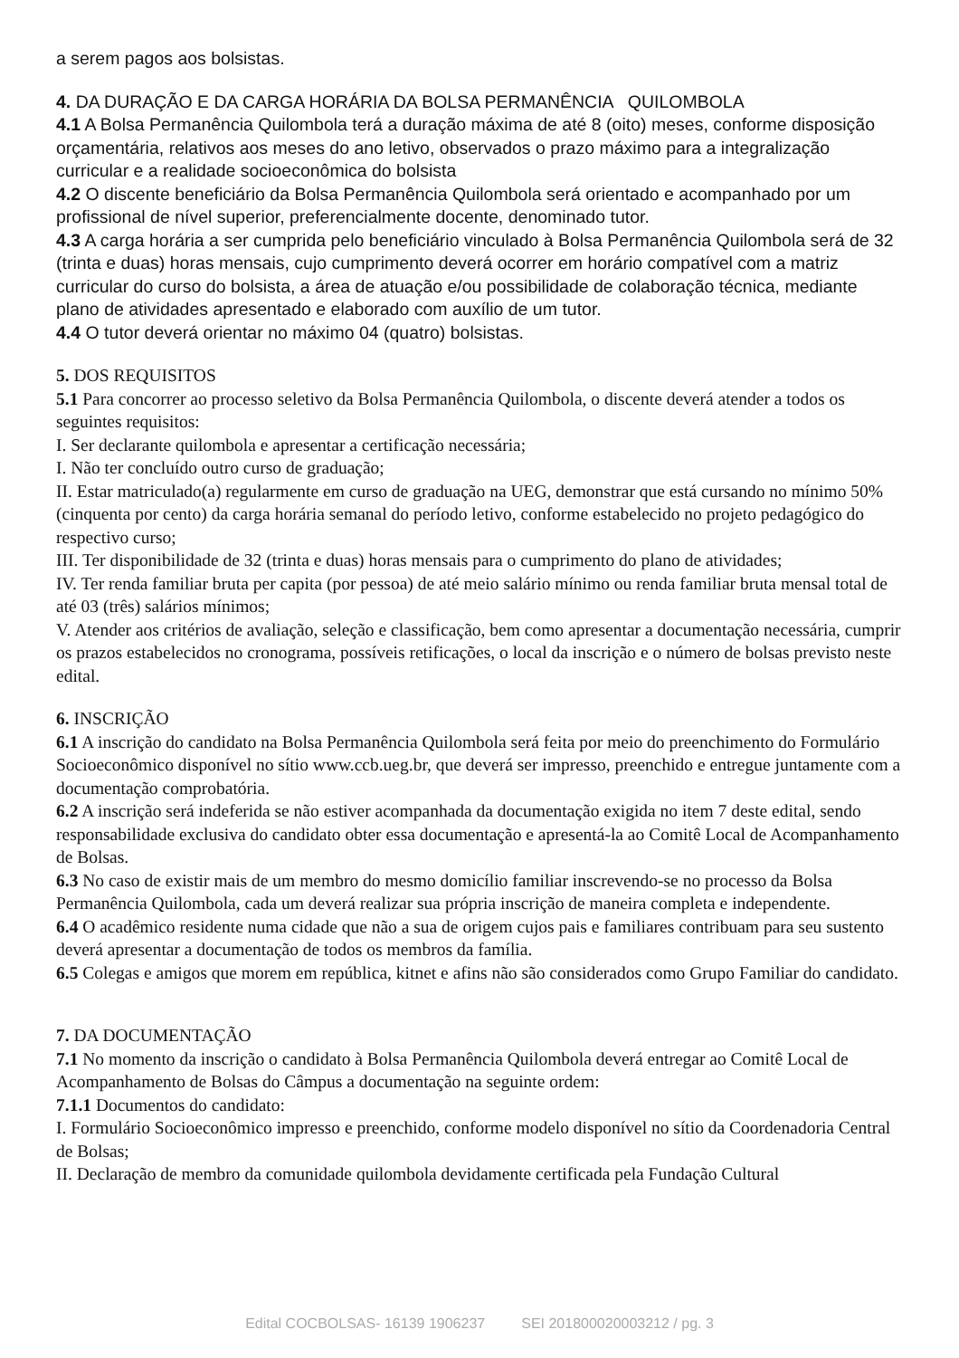a serem pagos aos bolsistas.
4. DA DURAÇÃO E DA CARGA HORÁRIA DA BOLSA PERMANÊNCIA QUILOMBOLA
4.1 A Bolsa Permanência Quilombola terá a duração máxima de até 8 (oito) meses, conforme disposição orçamentária, relativos aos meses do ano letivo, observados o prazo máximo para a integralização curricular e a realidade socioeconômica do bolsista
4.2 O discente beneficiário da Bolsa Permanência Quilombola será orientado e acompanhado por um profissional de nível superior, preferencialmente docente, denominado tutor.
4.3 A carga horária a ser cumprida pelo beneficiário vinculado à Bolsa Permanência Quilombola será de 32 (trinta e duas) horas mensais, cujo cumprimento deverá ocorrer em horário compatível com a matriz curricular do curso do bolsista, a área de atuação e/ou possibilidade de colaboração técnica, mediante plano de atividades apresentado e elaborado com auxílio de um tutor.
4.4 O tutor deverá orientar no máximo 04 (quatro) bolsistas.
5. DOS REQUISITOS
5.1 Para concorrer ao processo seletivo da Bolsa Permanência Quilombola, o discente deverá atender a todos os seguintes requisitos:
I. Ser declarante quilombola e apresentar a certificação necessária;
I. Não ter concluído outro curso de graduação;
II. Estar matriculado(a) regularmente em curso de graduação na UEG, demonstrar que está cursando no mínimo 50% (cinquenta por cento) da carga horária semanal do período letivo, conforme estabelecido no projeto pedagógico do respectivo curso;
III. Ter disponibilidade de 32 (trinta e duas) horas mensais para o cumprimento do plano de atividades;
IV. Ter renda familiar bruta per capita (por pessoa) de até meio salário mínimo ou renda familiar bruta mensal total de até 03 (três) salários mínimos;
V. Atender aos critérios de avaliação, seleção e classificação, bem como apresentar a documentação necessária, cumprir os prazos estabelecidos no cronograma, possíveis retificações, o local da inscrição e o número de bolsas previsto neste edital.
6. INSCRIÇÃO
6.1 A inscrição do candidato na Bolsa Permanência Quilombola será feita por meio do preenchimento do Formulário Socioeconômico disponível no sítio www.ccb.ueg.br, que deverá ser impresso, preenchido e entregue juntamente com a documentação comprobatória.
6.2 A inscrição será indeferida se não estiver acompanhada da documentação exigida no item 7 deste edital, sendo responsabilidade exclusiva do candidato obter essa documentação e apresentá-la ao Comitê Local de Acompanhamento de Bolsas.
6.3 No caso de existir mais de um membro do mesmo domicílio familiar inscrevendo-se no processo da Bolsa Permanência Quilombola, cada um deverá realizar sua própria inscrição de maneira completa e independente.
6.4 O acadêmico residente numa cidade que não a sua de origem cujos pais e familiares contribuam para seu sustento deverá apresentar a documentação de todos os membros da família.
6.5 Colegas e amigos que morem em república, kitnet e afins não são considerados como Grupo Familiar do candidato.
7. DA DOCUMENTAÇÃO
7.1 No momento da inscrição o candidato à Bolsa Permanência Quilombola deverá entregar ao Comitê Local de Acompanhamento de Bolsas do Câmpus a documentação na seguinte ordem:
7.1.1 Documentos do candidato:
I. Formulário Socioeconômico impresso e preenchido, conforme modelo disponível no sítio da Coordenadoria Central de Bolsas;
II. Declaração de membro da comunidade quilombola devidamente certificada pela Fundação Cultural
Edital COCBOLSAS- 16139 1906237 SEI 201800020003212 / pg. 3